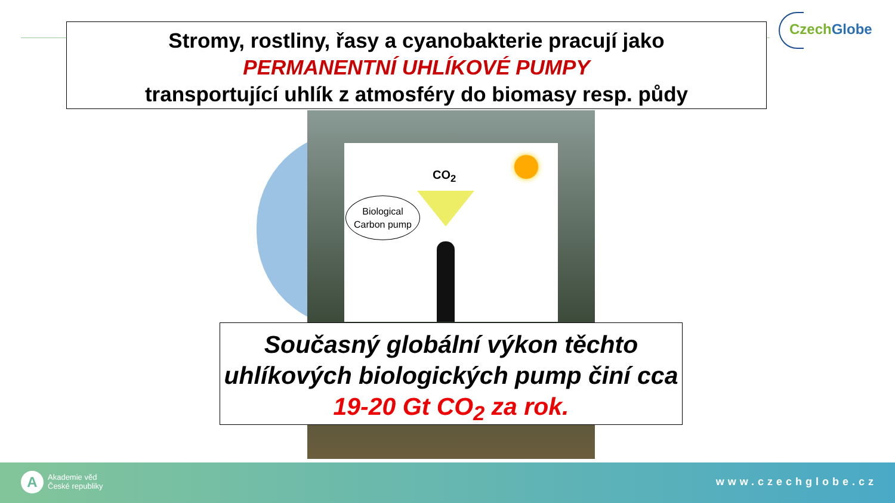Czech Globe
CO<sub>2</sub>
Biological
Carbon pump
Stromy, rostliny, řasy a cyanobakterie pracují jako
PERMANENTNÍ UHLÍKOVÉ PUMPY
transportující uhlík z atmosféry do biomasy resp. půdy
Současný globální výkon těchto uhlíkových biologických pump činí cca 19-20 Gt CO<sub>2</sub> za rok.
A
Akademie věd
České republiky
www.czechglobe.cz